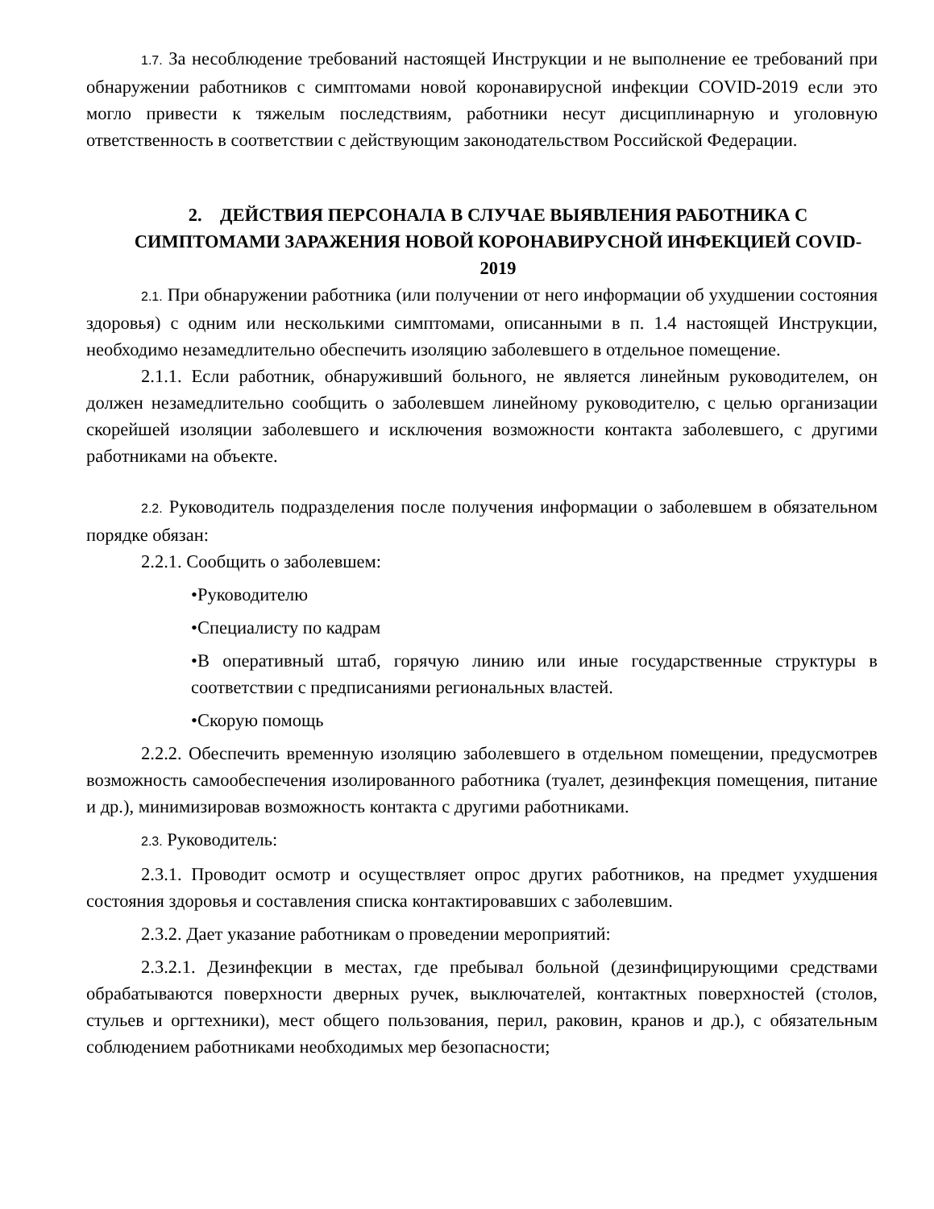1.7. За несоблюдение требований настоящей Инструкции и не выполнение ее требований при обнаружении работников с симптомами новой коронавирусной инфекции COVID-2019 если это могло привести к тяжелым последствиям, работники несут дисциплинарную и уголовную ответственность в соответствии с действующим законодательством Российской Федерации.
2. ДЕЙСТВИЯ ПЕРСОНАЛА В СЛУЧАЕ ВЫЯВЛЕНИЯ РАБОТНИКА С СИМПТОМАМИ ЗАРАЖЕНИЯ НОВОЙ КОРОНАВИРУСНОЙ ИНФЕКЦИЕЙ COVID-2019
2.1. При обнаружении работника (или получении от него информации об ухудшении состояния здоровья) с одним или несколькими симптомами, описанными в п. 1.4 настоящей Инструкции, необходимо незамедлительно обеспечить изоляцию заболевшего в отдельное помещение.
2.1.1. Если работник, обнаруживший больного, не является линейным руководителем, он должен незамедлительно сообщить о заболевшем линейному руководителю, с целью организации скорейшей изоляции заболевшего и исключения возможности контакта заболевшего, с другими работниками на объекте.
2.2. Руководитель подразделения после получения информации о заболевшем в обязательном порядке обязан:
2.2.1. Сообщить о заболевшем:
•Руководителю
•Специалисту по кадрам
•В оперативный штаб, горячую линию или иные государственные структуры в соответствии с предписаниями региональных властей.
•Скорую помощь
2.2.2. Обеспечить временную изоляцию заболевшего в отдельном помещении, предусмотрев возможность самообеспечения изолированного работника (туалет, дезинфекция помещения, питание и др.), минимизировав возможность контакта с другими работниками.
2.3. Руководитель:
2.3.1. Проводит осмотр и осуществляет опрос других работников, на предмет ухудшения состояния здоровья и составления списка контактировавших с заболевшим.
2.3.2. Дает указание работникам о проведении мероприятий:
2.3.2.1. Дезинфекции в местах, где пребывал больной (дезинфицирующими средствами обрабатываются поверхности дверных ручек, выключателей, контактных поверхностей (столов, стульев и оргтехники), мест общего пользования, перил, раковин, кранов и др.), с обязательным соблюдением работниками необходимых мер безопасности;